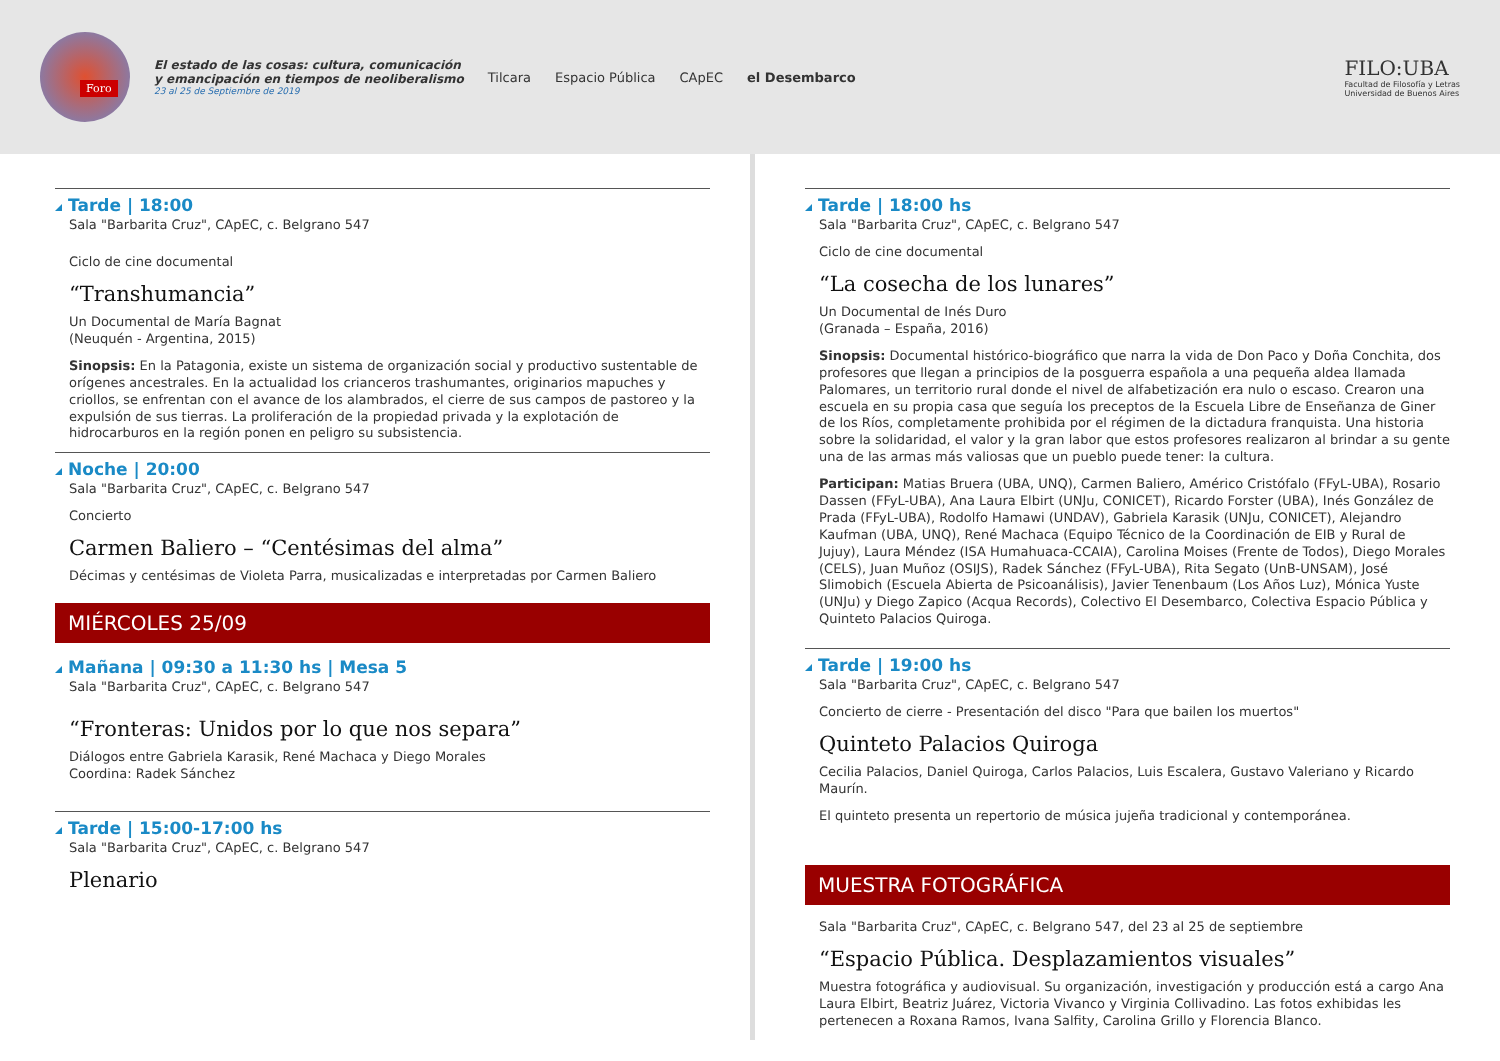Foro
El estado de las cosas: cultura, comunicación
y emancipación en tiempos de neoliberalismo
23 al 25 de Septiembre de 2019
Tilcara Espacio Pública CApEC el Desembarco
FILO:UBA
Facultad de Filosofía y Letras
Universidad de Buenos Aires
Tarde | 18:00
Sala "Barbarita Cruz", CApEC, c. Belgrano 547
Ciclo de cine documental
“Transhumancia”
Un Documental de María Bagnat
(Neuquén - Argentina, 2015)
Sinopsis: En la Patagonia, existe un sistema de organización social y productivo sustentable de orígenes ancestrales. En la actualidad los crianceros trashumantes, originarios mapuches y criollos, se enfrentan con el avance de los alambrados, el cierre de sus campos de pastoreo y la expulsión de sus tierras. La proliferación de la propiedad privada y la explotación de hidrocarburos en la región ponen en peligro su subsistencia.
Noche | 20:00
Sala "Barbarita Cruz", CApEC, c. Belgrano 547
Concierto
Carmen Baliero – “Centésimas del alma”
Décimas y centésimas de Violeta Parra, musicalizadas e interpretadas por Carmen Baliero
MIÉRCOLES 25/09
Mañana | 09:30 a 11:30 hs | Mesa 5
Sala "Barbarita Cruz", CApEC, c. Belgrano 547
“Fronteras: Unidos por lo que nos separa”
Diálogos entre Gabriela Karasik, René Machaca y Diego Morales
Coordina: Radek Sánchez
Tarde | 15:00-17:00 hs
Sala "Barbarita Cruz", CApEC, c. Belgrano 547
Plenario
Tarde | 18:00 hs
Sala "Barbarita Cruz", CApEC, c. Belgrano 547
Ciclo de cine documental
“La cosecha de los lunares”
Un Documental de Inés Duro
(Granada – España, 2016)
Sinopsis: Documental histórico-biográfico que narra la vida de Don Paco y Doña Conchita, dos profesores que llegan a principios de la posguerra española a una pequeña aldea llamada Palomares, un territorio rural donde el nivel de alfabetización era nulo o escaso. Crearon una escuela en su propia casa que seguía los preceptos de la Escuela Libre de Enseñanza de Giner de los Ríos, completamente prohibida por el régimen de la dictadura franquista. Una historia sobre la solidaridad, el valor y la gran labor que estos profesores realizaron al brindar a su gente una de las armas más valiosas que un pueblo puede tener: la cultura.
Participan: Matias Bruera (UBA, UNQ), Carmen Baliero, Américo Cristófalo (FFyL-UBA), Rosario Dassen (FFyL-UBA), Ana Laura Elbirt (UNJu, CONICET), Ricardo Forster (UBA), Inés González de Prada (FFyL-UBA), Rodolfo Hamawi (UNDAV), Gabriela Karasik (UNJu, CONICET), Alejandro Kaufman (UBA, UNQ), René Machaca (Equipo Técnico de la Coordinación de EIB y Rural de Jujuy), Laura Méndez (ISA Humahuaca-CCAIA), Carolina Moises (Frente de Todos), Diego Morales (CELS), Juan Muñoz (OSIJS), Radek Sánchez (FFyL-UBA), Rita Segato (UnB-UNSAM), José Slimobich (Escuela Abierta de Psicoanálisis), Javier Tenenbaum (Los Años Luz), Mónica Yuste (UNJu) y Diego Zapico (Acqua Records), Colectivo El Desembarco, Colectiva Espacio Pública y Quinteto Palacios Quiroga.
Tarde | 19:00 hs
Sala "Barbarita Cruz", CApEC, c. Belgrano 547
Concierto de cierre - Presentación del disco "Para que bailen los muertos"
Quinteto Palacios Quiroga
Cecilia Palacios, Daniel Quiroga, Carlos Palacios, Luis Escalera, Gustavo Valeriano y Ricardo Maurín.
El quinteto presenta un repertorio de música jujeña tradicional y contemporánea.
MUESTRA FOTOGRÁFICA
Sala "Barbarita Cruz", CApEC, c. Belgrano 547, del 23 al 25 de septiembre
“Espacio Pública. Desplazamientos visuales”
Muestra fotográfica y audiovisual. Su organización, investigación y producción está a cargo Ana Laura Elbirt, Beatriz Juárez, Victoria Vivanco y Virginia Collivadino. Las fotos exhibidas les pertenecen a Roxana Ramos, Ivana Salfity, Carolina Grillo y Florencia Blanco.